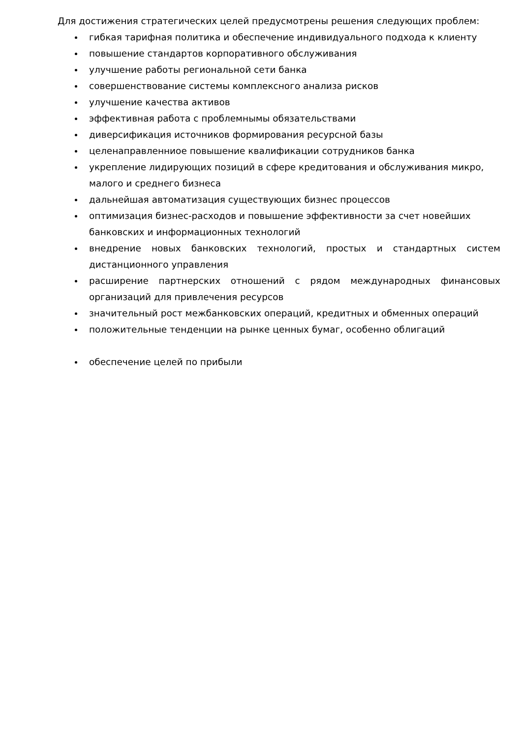Для достижения стратегических целей предусмотрены решения следующих проблем:
гибкая тарифная политика и обеспечение индивидуального подхода к клиенту
повышение стандартов корпоративного обслуживания
улучшение работы региональной сети банка
совершенствование системы комплексного анализа рисков
улучшение качества активов
эффективная работа с проблемнымы обязательствами
диверсификация источников формирования ресурсной базы
целенаправленниое повышение квалификации сотрудников банка
укрепление лидирующих позиций в сфере кредитования и обслуживания микро, малого и среднего бизнеса
дальнейшая автоматизация существующих бизнес процессов
оптимизация бизнес-расходов и повышение эффективности за счет новейших банковских и информационных технологий
внедрение новых банковских технологий, простых и стандартных систем дистанционного управления
расширение партнерских отношений с рядом международных финансовых организаций для привлечения ресурсов
значительный рост межбанковских операций, кредитных и обменных операций
положительные тенденции на рынке ценных бумаг, особенно облигаций
обеспечение целей по прибыли